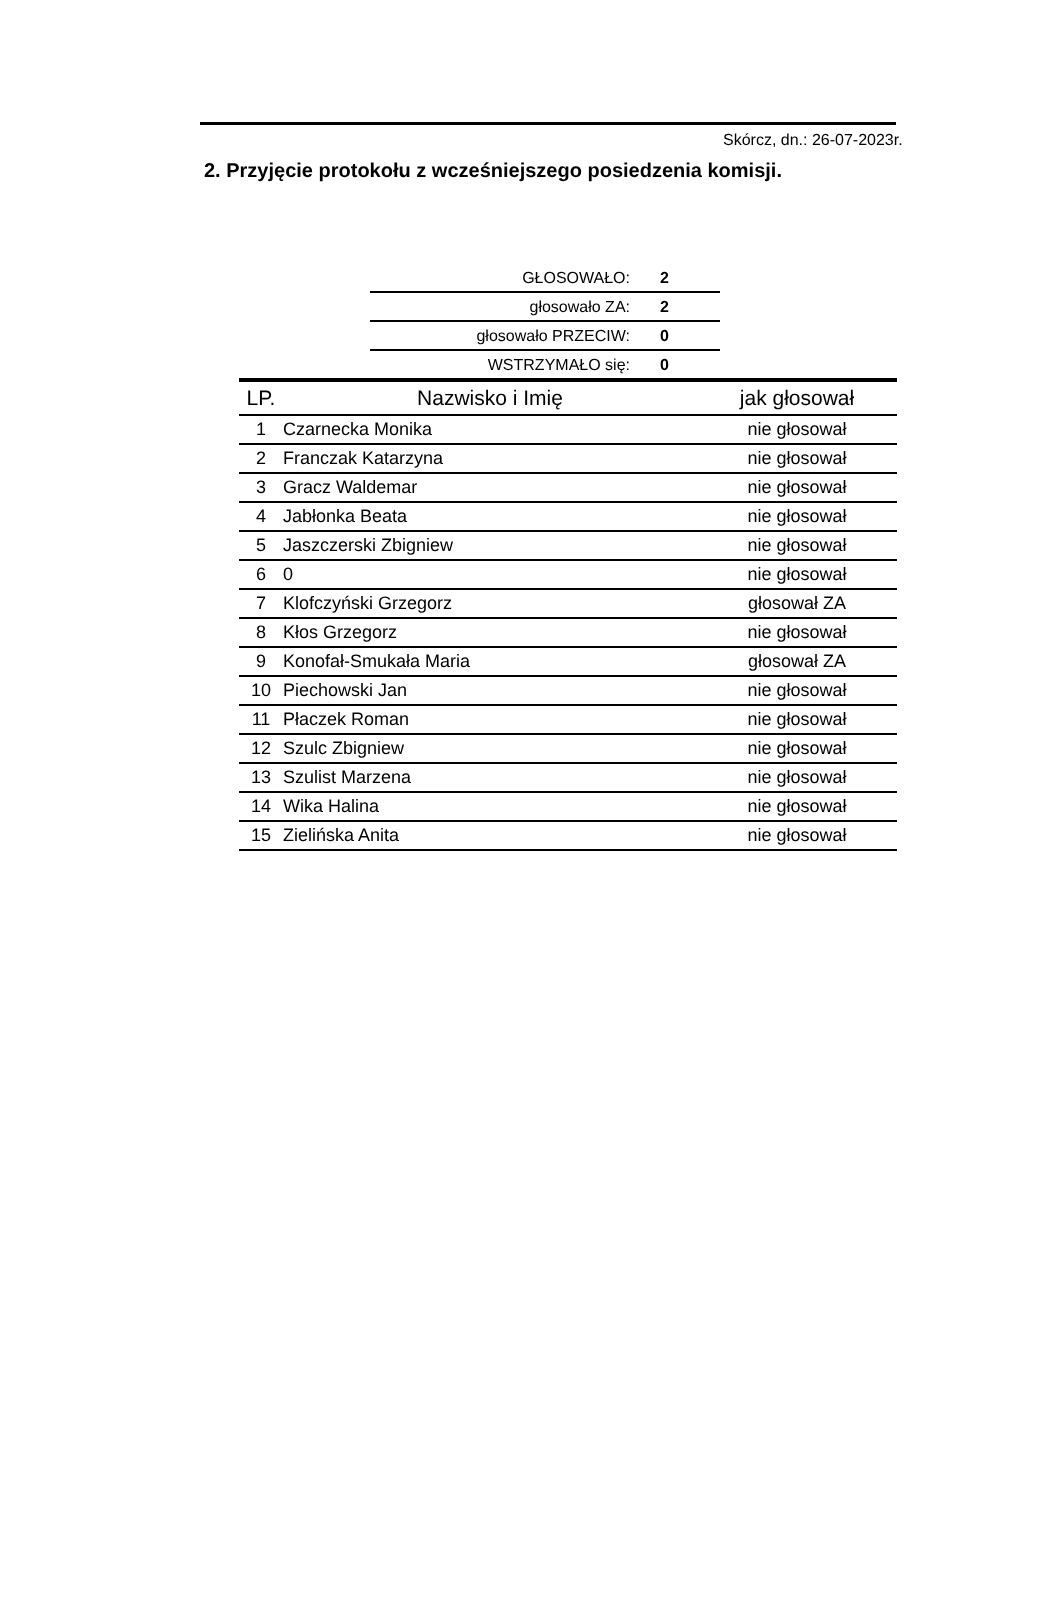Skórcz, dn.: 26-07-2023r.
2. Przyjęcie protokołu z wcześniejszego posiedzenia komisji.
| GŁOSOWAŁO: | 2 |
| głosowało ZA: | 2 |
| głosowało PRZECIW: | 0 |
| WSTRZYMAŁO się: | 0 |
| LP. | Nazwisko i Imię | jak głosował |
| --- | --- | --- |
| 1 | Czarnecka Monika | nie głosował |
| 2 | Franczak Katarzyna | nie głosował |
| 3 | Gracz Waldemar | nie głosował |
| 4 | Jabłonka Beata | nie głosował |
| 5 | Jaszczerski Zbigniew | nie głosował |
| 6 | 0 | nie głosował |
| 7 | Klofczyński Grzegorz | głosował ZA |
| 8 | Kłos Grzegorz | nie głosował |
| 9 | Konofał-Smukała Maria | głosował ZA |
| 10 | Piechowski Jan | nie głosował |
| 11 | Płaczek Roman | nie głosował |
| 12 | Szulc Zbigniew | nie głosował |
| 13 | Szulist Marzena | nie głosował |
| 14 | Wika Halina | nie głosował |
| 15 | Zielińska Anita | nie głosował |